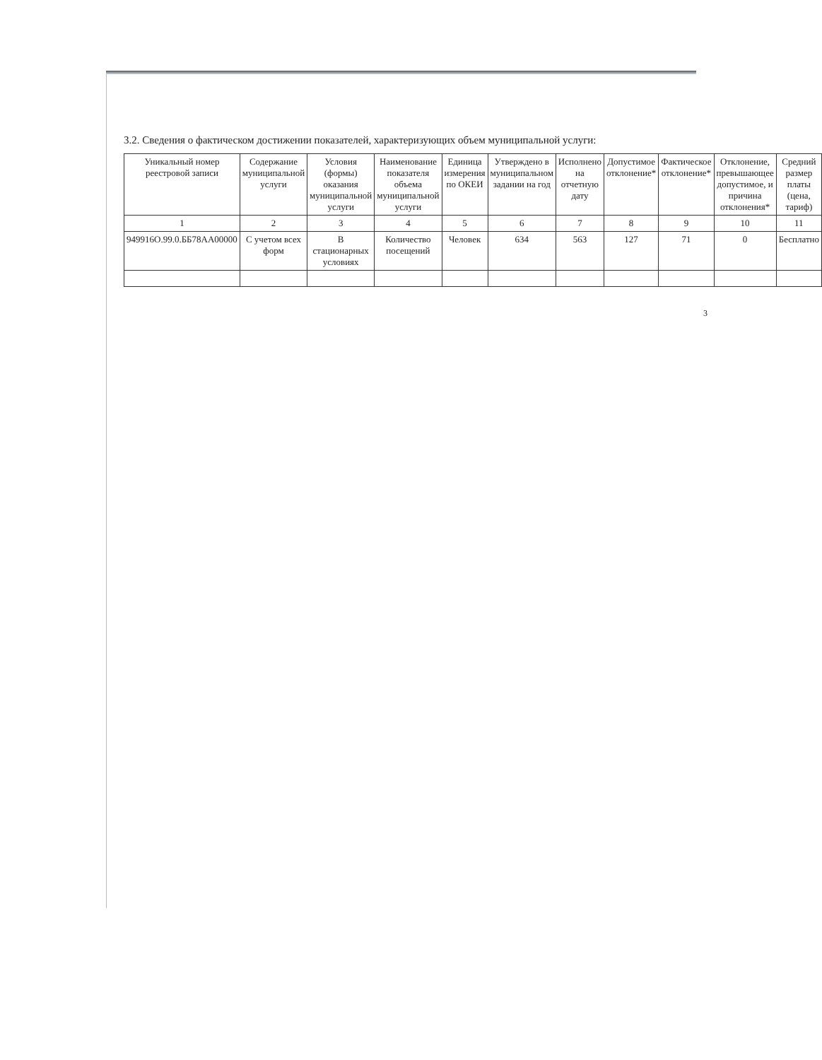3.2. Сведения о фактическом достижении показателей, характеризующих объем муниципальной услуги:
| Уникальный номер реестровой записи | Содержание муниципальной услуги | Условия (формы) оказания муниципальной услуги | Наименование показателя объема муниципальной услуги | Единица измерения по ОКЕИ | Утверждено в муниципальном задании на год | Исполнено на отчетную дату | Допустимое отклонение* | Фактическое отклонение* | Отклонение, превышающее допустимое, и причина отклонения* | Средний размер платы (цена, тариф) |
| --- | --- | --- | --- | --- | --- | --- | --- | --- | --- | --- |
| 1 | 2 | 3 | 4 | 5 | 6 | 7 | 8 | 9 | 10 | 11 |
| 949916О.99.0.ББ78АА00000 | С учетом всех форм | В стационарных условиях | Количество посещений | Человек | 634 | 563 | 127 | 71 | 0 | Бесплатно |
3